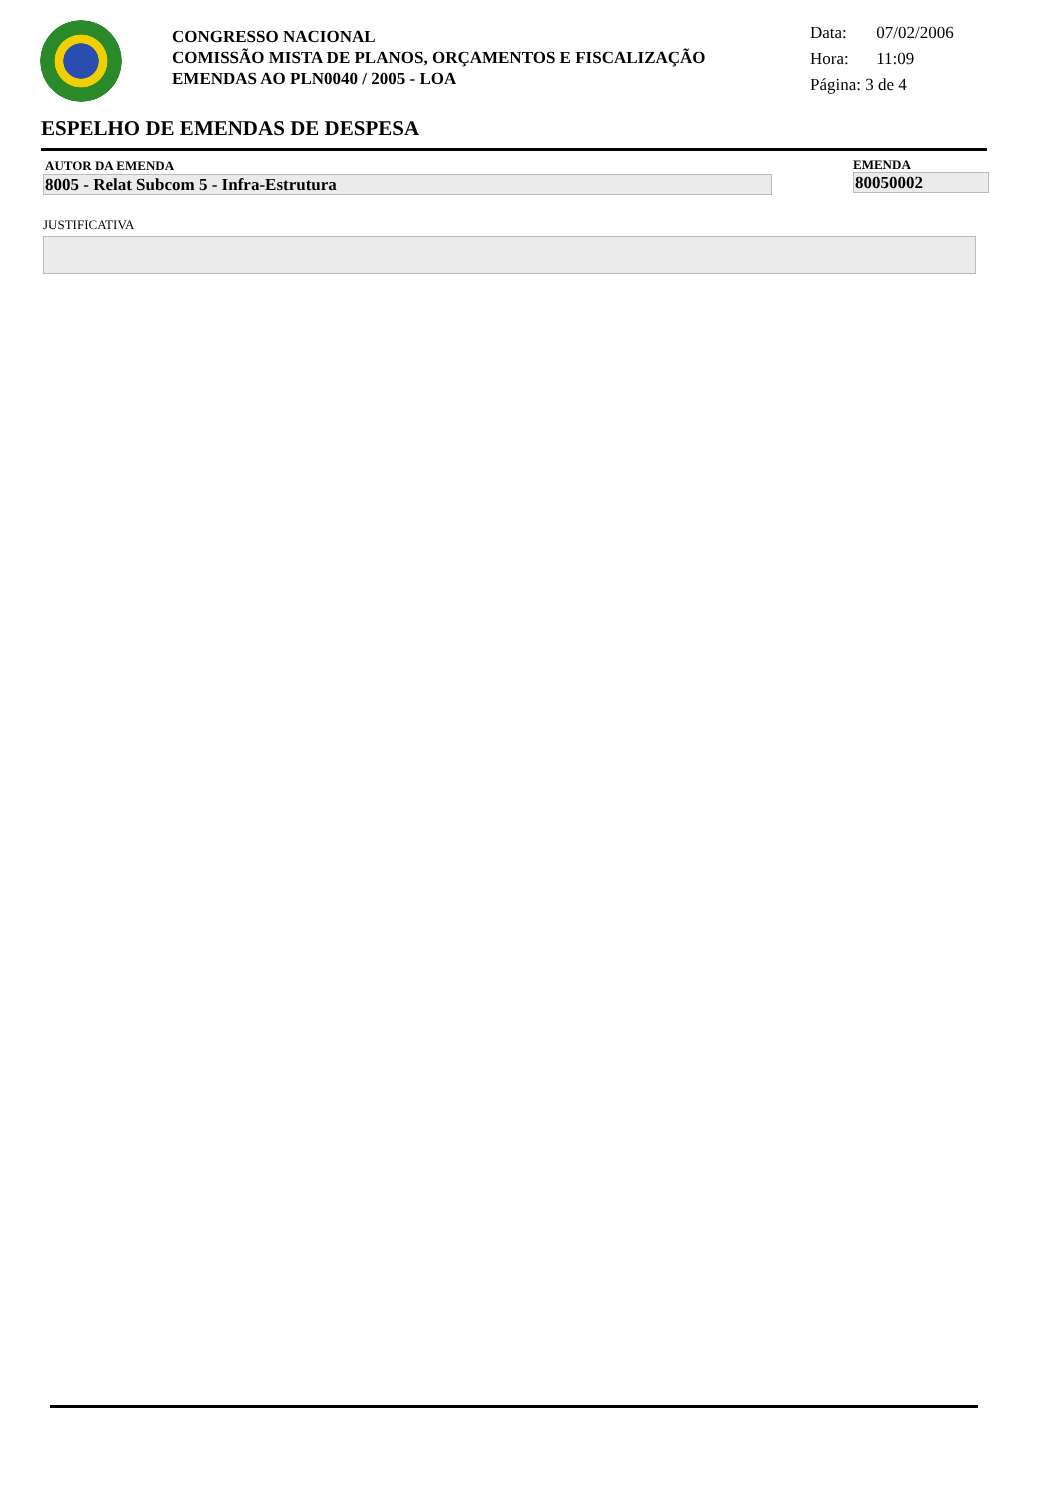CONGRESSO NACIONAL
COMISSÃO MISTA DE PLANOS, ORÇAMENTOS E FISCALIZAÇÃO
EMENDAS AO PLN0040 / 2005 - LOA
Data: 07/02/2006
Hora: 11:09
Página: 3 de 4
ESPELHO DE EMENDAS DE DESPESA
AUTOR DA EMENDA EMENDA
8005 - Relat Subcom 5 - Infra-Estrutura 80050002
JUSTIFICATIVA